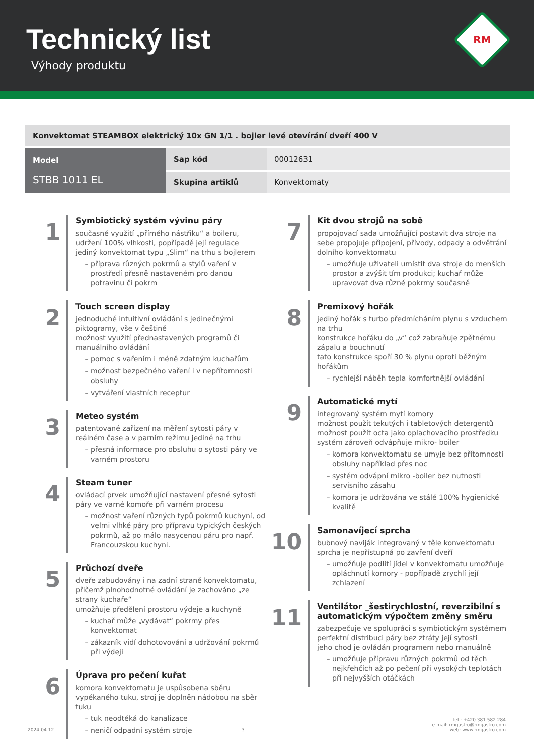Technický list
Výhody produktu
RM
| Konvektomat STEAMBOX elektrický 10x GN 1/1 . bojler levé otevírání dveří 400 V | | |
| Model STBB 1011 EL | Sap kód | 00012631 |
| | Skupina artiklů | Konvektomaty |
1
Symbiotický systém vývinu páry
současné využití „přímého nástřiku“ a boileru, udržení 100% vlhkosti, popřípadě její regulace
jediný konvektomat typu „Slim“ na trhu s bojlerem
příprava různých pokrmů a stylů vaření v prostředí přesně nastaveném pro danou potravinu či pokrm
2
Touch screen display
jednoduché intuitivní ovládání s jedinečnými piktogramy, vše v češtině
možnost využití přednastavených programů či manuálního ovládání
pomoc s vařením i méně zdatným kuchařům
možnost bezpečného vaření i v nepřítomnosti obsluhy
vytváření vlastních receptur
3
Meteo systém
patentované zařízení na měření sytosti páry v reálném čase a v parním režimu jediné na trhu
přesná informace pro obsluhu o sytosti páry ve varném prostoru
4
Steam tuner
ovládací prvek umožňující nastavení přesné sytosti páry ve varné komoře při varném procesu
možnost vaření různých typů pokrmů kuchyní, od velmi vlhké páry pro přípravu typických českých pokrmů, až po málo nasycenou páru pro např. Francouzskou kuchyni.
5
Průchozí dveře
dveře zabudovány i na zadní straně konvektomatu, přičemž plnohodnotné ovládání je zachováno „ze strany kuchaře“
umožňuje předělení prostoru výdeje a kuchyně
kuchař může „vydávat“ pokrmy přes konvektomat
zákazník vidí dohotovování a udržování pokrmů při výdeji
6
Úprava pro pečení kuřat
komora konvektomatu je uspůsobena sběru vypékaného tuku, stroj je doplněn nádobou na sběr tuku
tuk neodtéká do kanalizace
neničí odpadní systém stroje
7
Kit dvou strojů na sobě
propojovací sada umožňující postavit dva stroje na sebe propojuje připojení, přívody, odpady a odvětrání dolního konvektomatu
umožňuje uživateli umístit dva stroje do menších prostor a zvýšit tím produkci; kuchař může upravovat dva různé pokrmy současně
8
Premixový hořák
jediný hořák s turbo předmícháním plynu s vzduchem na trhu
konstrukce hořáku do „v“ což zabraňuje zpětnému zápalu a bouchnutí
tato konstrukce spoří 30 % plynu oproti běžným hořákům
rychlejší náběh tepla komfortnější ovládání
9
Automatické mytí
integrovaný systém mytí komory
možnost použít tekutých i tabletových detergentů
možnost použít octa jako oplachovacího prostředku
systém zároveň odvápňuje mikro- boiler
komora konvektomatu se umyje bez přítomnosti obsluhy například přes noc
systém odvápní mikro -boiler bez nutnosti servisního zásahu
komora je udržována ve stálé 100% hygienické kvalitě
10
Samonavíjecí sprcha
bubnový naviják integrovaný v těle konvektomatu
sprcha je nepřístupná po zavření dveří
umožňuje podlití jídel v konvektomatu umožňuje opláchnutí komory - popřípadě zrychlí její zchlazení
11
Ventilátor _šestirychlostní, reverzibilní s automatickým výpočtem změny směru
zabezpečuje ve spolupráci s symbiotickým systémem perfektní distribuci páry bez ztráty její sytosti
jeho chod je ovládán programem nebo manuálně
umožňuje přípravu různých pokrmů od těch nejkřehčích až po pečení při vysokých teplotách při nejvyšších otáčkách
2024-04-12 3 tel.: +420 381 582 284
e-mail: rmgastro@rmgastro.com
web: www.rmgastro.com